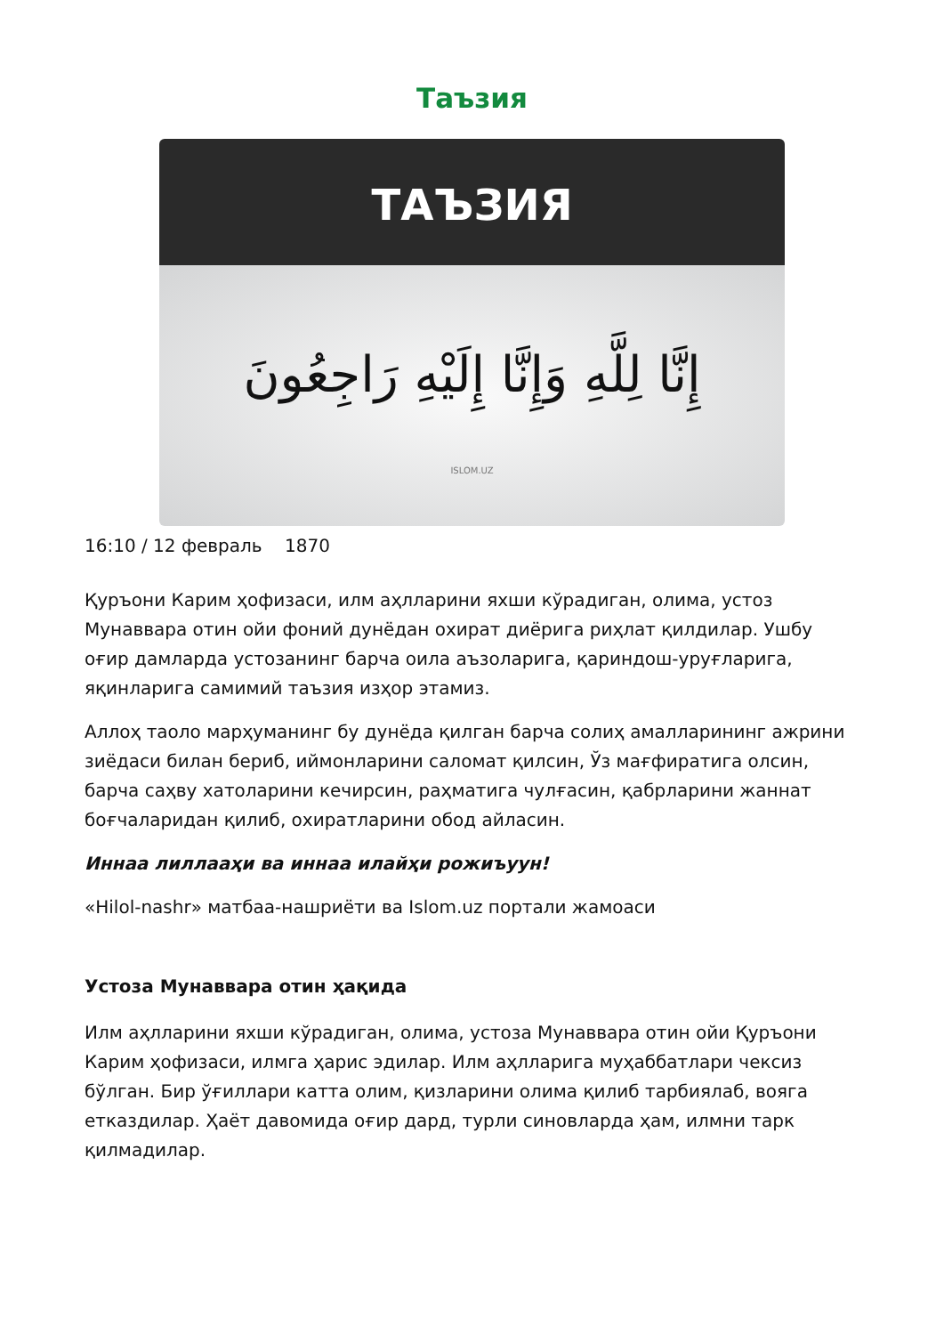Таъзия
ТАЪЗИЯ
إِنَّا لِلَّهِ وَإِنَّا إِلَيْهِ رَاجِعُونَ
ISLOM.UZ
16:10 / 12 февраль 1870
Қуръони Карим ҳофизаси, илм аҳлларини яхши кўрадиган, олима, устоз Мунаввара отин ойи фоний дунёдан охират диёрига риҳлат қилдилар. Ушбу оғир дамларда устозанинг барча оила аъзоларига, қариндош-уруғларига, яқинларига самимий таъзия изҳор этамиз.
Аллоҳ таоло марҳуманинг бу дунёда қилган барча солиҳ амалларининг ажрини зиёдаси билан бериб, иймонларини саломат қилсин, Ўз мағфиратига олсин, барча саҳву хатоларини кечирсин, раҳматига чулғасин, қабрларини жаннат боғчаларидан қилиб, охиратларини обод айласин.
Иннаа лиллааҳи ва иннаа илайҳи рожиъуун!
«Hilol-nashr» матбаа-нашриёти ва Islom.uz портали жамоаси
Устоза Мунаввара отин ҳақида
Илм аҳлларини яхши кўрадиган, олима, устоза Мунаввара отин ойи Қуръони Карим ҳофизаси, илмга ҳарис эдилар. Илм аҳлларига муҳаббатлари чексиз бўлган. Бир ўғиллари катта олим, қизларини олима қилиб тарбиялаб, вояга етказдилар. Ҳаёт давомида оғир дард, турли синовларда ҳам, илмни тарк қилмадилар.